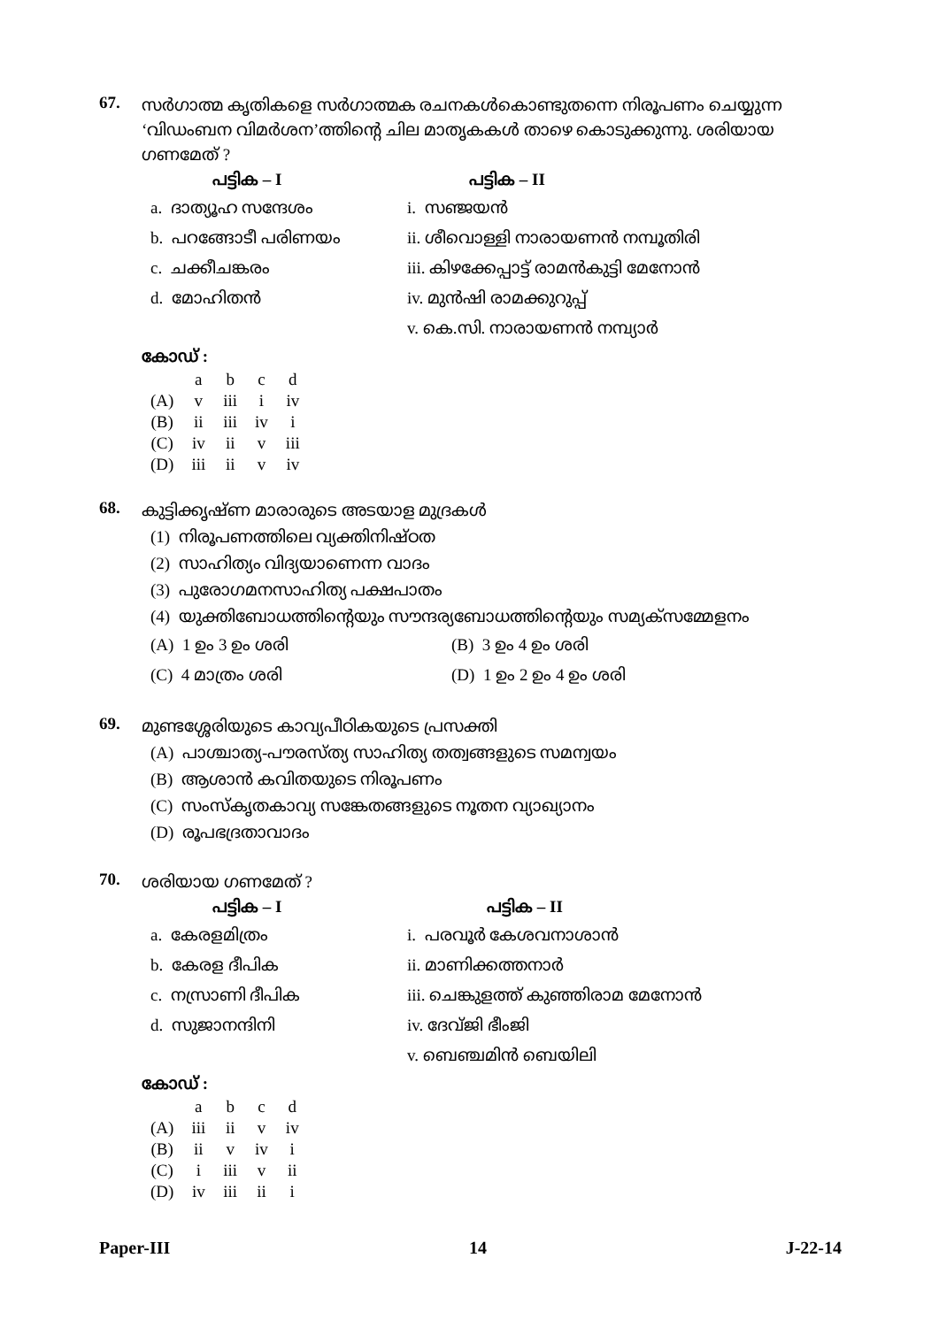67.
സർഗാത്മ കൃതികളെ സർഗാത്മക രചനകൾകൊണ്ടുതന്നെ നിരൂപണം ചെയ്യുന്ന ‘വിഡംബന വിമർശന’ത്തിന്റെ ചില മാതൃകകൾ താഴെ കൊടുക്കുന്നു. ശരിയായ ഗണമേത് ?
പട്ടിക – I പട്ടിക – II
a. ദാത്യൂഹ സന്ദേശം i. സഞ്ജയൻ
b. പറങ്ങോടീ പരിണയം ii. ശീവൊള്ളി നാരായണൻ നമ്പൂതിരി
c. ചക്കീചങ്കരം iii. കിഴക്കേപ്പാട്ട് രാമൻകുട്ടി മേനോൻ
d. മോഹിതൻ iv. മുൻഷി രാമക്കുറുപ്പ്
v. കെ.സി. നാരായണൻ നമ്പ്യാർ
കോഡ് :
| | a | b | c | d |
| --- | --- | --- | --- | --- |
| (A) | v | iii | i | iv |
| (B) | ii | iii | iv | i |
| (C) | iv | ii | v | iii |
| (D) | iii | ii | v | iv |
68.
കുട്ടിക്കൃഷ്ണ മാരാരുടെ അടയാള മുദ്രകൾ
(1) നിരൂപണത്തിലെ വ്യക്തിനിഷ്ഠത
(2) സാഹിത്യം വിദ്യയാണെന്ന വാദം
(3) പുരോഗമനസാഹിത്യ പക്ഷപാതം
(4) യുക്തിബോധത്തിന്റെയും സൗന്ദര്യബോധത്തിന്റെയും സമ്യക്സമ്മേളനം
(A) 1 ഉം 3 ഉം ശരി (B) 3 ഉം 4 ഉം ശരി
(C) 4 മാത്രം ശരി (D) 1 ഉം 2 ഉം 4 ഉം ശരി
69.
മുണ്ടശ്ശേരിയുടെ കാവ്യപീഠികയുടെ പ്രസക്തി
(A) പാശ്ചാത്യ-പൗരസ്ത്യ സാഹിത്യ തത്വങ്ങളുടെ സമന്വയം
(B) ആശാൻ കവിതയുടെ നിരൂപണം
(C) സംസ്കൃതകാവ്യ സങ്കേതങ്ങളുടെ നൂതന വ്യാഖ്യാനം
(D) രൂപഭദ്രതാവാദം
70.
ശരിയായ ഗണമേത് ?
പട്ടിക – I പട്ടിക – II
a. കേരളമിത്രം i. പരവൂർ കേശവനാശാൻ
b. കേരള ദീപിക ii. മാണിക്കത്തനാർ
c. നസ്രാണി ദീപിക iii. ചെങ്കുളത്ത് കുഞ്ഞിരാമ മേനോൻ
d. സുജാനന്ദിനി iv. ദേവ്ജി ഭീംജി
v. ബെഞ്ചമിൻ ബെയിലി
കോഡ് :
| | a | b | c | d |
| --- | --- | --- | --- | --- |
| (A) | iii | ii | v | iv |
| (B) | ii | v | iv | i |
| (C) | i | iii | v | ii |
| (D) | iv | iii | ii | i |
Paper-III 14 J-22-14